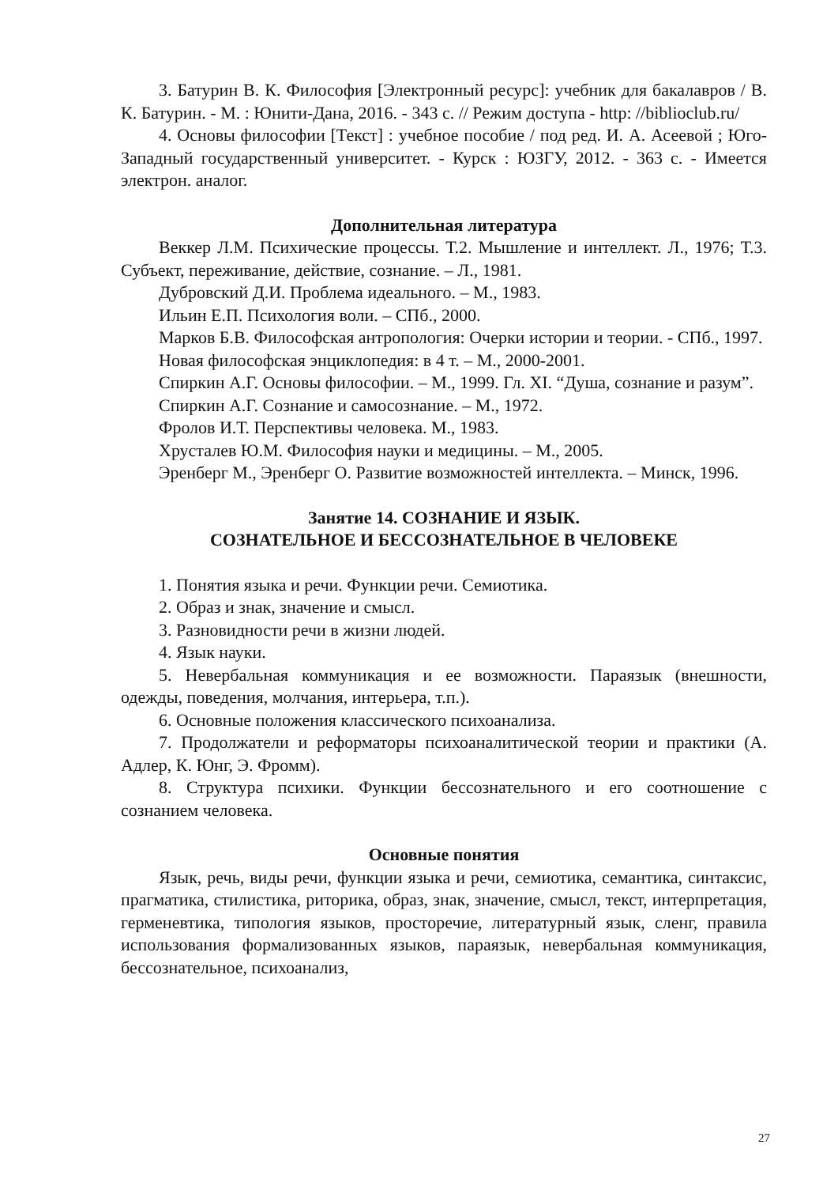3. Батурин В. К. Философия [Электронный ресурс]: учебник для бакалавров / В. К. Батурин. - М. : Юнити-Дана, 2016. - 343 с. // Режим доступа - http: //biblioclub.ru/
4. Основы философии [Текст] : учебное пособие / под ред. И. А. Асеевой ; Юго-Западный государственный университет. - Курск : ЮЗГУ, 2012. - 363 с. - Имеется электрон. аналог.
Дополнительная литература
Веккер Л.М. Психические процессы. Т.2. Мышление и интеллект. Л., 1976; Т.3. Субъект, переживание, действие, сознание. – Л., 1981.
Дубровский Д.И. Проблема идеального. – М., 1983.
Ильин Е.П. Психология воли. – СПб., 2000.
Марков Б.В. Философская антропология: Очерки истории и теории. - СПб., 1997.
Новая философская энциклопедия: в 4 т. – М., 2000-2001.
Спиркин А.Г. Основы философии. – М., 1999. Гл. XI. “Душа, сознание и разум”.
Спиркин А.Г. Сознание и самосознание. – М., 1972.
Фролов И.Т. Перспективы человека. М., 1983.
Хрусталев Ю.М. Философия науки и медицины. – М., 2005.
Эренберг М., Эренберг О. Развитие возможностей интеллекта. – Минск, 1996.
Занятие 14. СОЗНАНИЕ И ЯЗЫК.
СОЗНАТЕЛЬНОЕ И БЕССОЗНАТЕЛЬНОЕ В ЧЕЛОВЕКЕ
1. Понятия языка и речи. Функции речи. Семиотика.
2. Образ и знак, значение и смысл.
3. Разновидности речи в жизни людей.
4. Язык науки.
5. Невербальная коммуникация и ее возможности. Параязык (внешности, одежды, поведения, молчания, интерьера, т.п.).
6. Основные положения классического психоанализа.
7. Продолжатели и реформаторы психоаналитической теории и практики (А. Адлер, К. Юнг, Э. Фромм).
8. Структура психики. Функции бессознательного и его соотношение с сознанием человека.
Основные понятия
Язык, речь, виды речи, функции языка и речи, семиотика, семантика, синтаксис, прагматика, стилистика, риторика, образ, знак, значение, смысл, текст, интерпретация, герменевтика, типология языков, просторечие, литературный язык, сленг, правила использования формализованных языков, параязык, невербальная коммуникация, бессознательное, психоанализ,
27